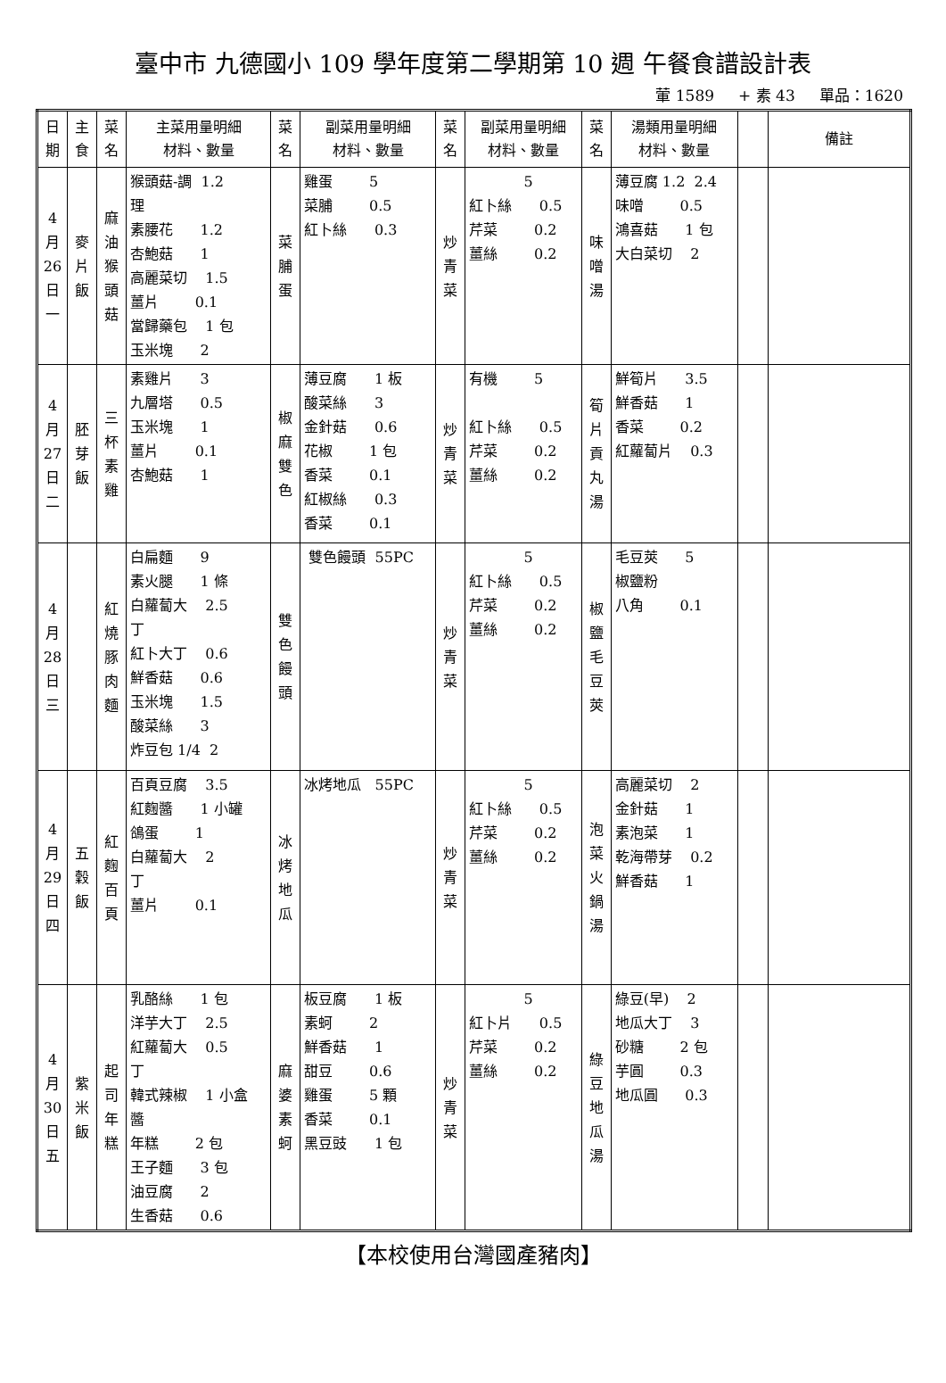臺中市 九德國小 109 學年度第二學期第 10 週 午餐食譜設計表
葷 1589 + 素 43 單品：1620
| 日 期 | 主 食 | 菜 名 | 主菜用量明細 材料、數量 | 菜 名 | 副菜用量明細 材料、數量 | 菜 名 | 副菜用量明細 材料、數量 | 菜 名 | 湯類用量明細 材料、數量 | | 備註 |
| --- | --- | --- | --- | --- | --- | --- | --- | --- | --- | --- | --- |
| 4 月 26 日 一 | 麥 片 飯 | 麻 油 猴 頭 菇 | 猴頭菇-調 1.2 理 素腰花 1.2 杏鮑菇 1 高麗菜切 1.5 薑片 0.1 當歸藥包 1 包 玉米塊 2 | 菜 脯 蛋 | 雞蛋 5 菜脯 0.5 紅卜絲 0.3 | 炒 青 菜 | 5 紅卜絲 0.5 芹菜 0.2 薑絲 0.2 | 味 噌 湯 | 薄豆腐 1.2 2.4 味噌 0.5 鴻喜菇 1 包 大白菜切 2 | | |
| 4 月 27 日 二 | 胚 芽 飯 | 三 杯 素 雞 | 素雞片 3 九層塔 0.5 玉米塊 1 薑片 0.1 杏鮑菇 1 | 椒 麻 雙 色 | 薄豆腐 1 板 酸菜絲 3 金針菇 0.6 花椒 1 包 香菜 0.1 紅椒絲 0.3 香菜 0.1 | 炒 青 菜 | 有機 5 紅卜絲 0.5 芹菜 0.2 薑絲 0.2 | 筍 片 貢 丸 湯 | 鮮筍片 3.5 鮮香菇 1 香菜 0.2 紅蘿蔔片 0.3 | | |
| 4 月 28 日 三 | | 紅 燒 豚 肉 麵 | 白扁麵 9 素火腿 1 條 白蘿蔔大 2.5 丁 紅卜大丁 0.6 鮮香菇 0.6 玉米塊 1.5 酸菜絲 3 炸豆包 1/4 2 | 雙 色 饅 頭 | 雙色饅頭 55PC | 炒 青 菜 | 5 紅卜絲 0.5 芹菜 0.2 薑絲 0.2 | 椒 鹽 毛 豆 莢 | 毛豆莢 5 椒鹽粉 八角 0.1 | | |
| 4 月 29 日 四 | 五 穀 飯 | 紅 麴 百 頁 | 百頁豆腐 3.5 紅麴醬 1 小罐 鴿蛋 1 白蘿蔔大 2 丁 薑片 0.1 | 冰 烤 地 瓜 | 冰烤地瓜 55PC | 炒 青 菜 | 5 紅卜絲 0.5 芹菜 0.2 薑絲 0.2 | 泡 菜 火 鍋 湯 | 高麗菜切 2 金針菇 1 素泡菜 1 乾海帶芽 0.2 鮮香菇 1 | | |
| 4 月 30 日 五 | 紫 米 飯 | 起 司 年 糕 | 乳酪絲 1 包 洋芋大丁 2.5 紅蘿蔔大 0.5 丁 韓式辣椒 1 小盒 醬 年糕 2 包 王子麵 3 包 油豆腐 2 生香菇 0.6 | 麻 婆 素 蚵 | 板豆腐 1 板 素蚵 2 鮮香菇 1 甜豆 0.6 雞蛋 5 顆 香菜 0.1 黑豆豉 1 包 | 炒 青 菜 | 5 紅卜片 0.5 芹菜 0.2 薑絲 0.2 | 綠 豆 地 瓜 湯 | 綠豆(早) 2 地瓜大丁 3 砂糖 2 包 芋圓 0.3 地瓜圓 0.3 | | |
【本校使用台灣國產豬肉】